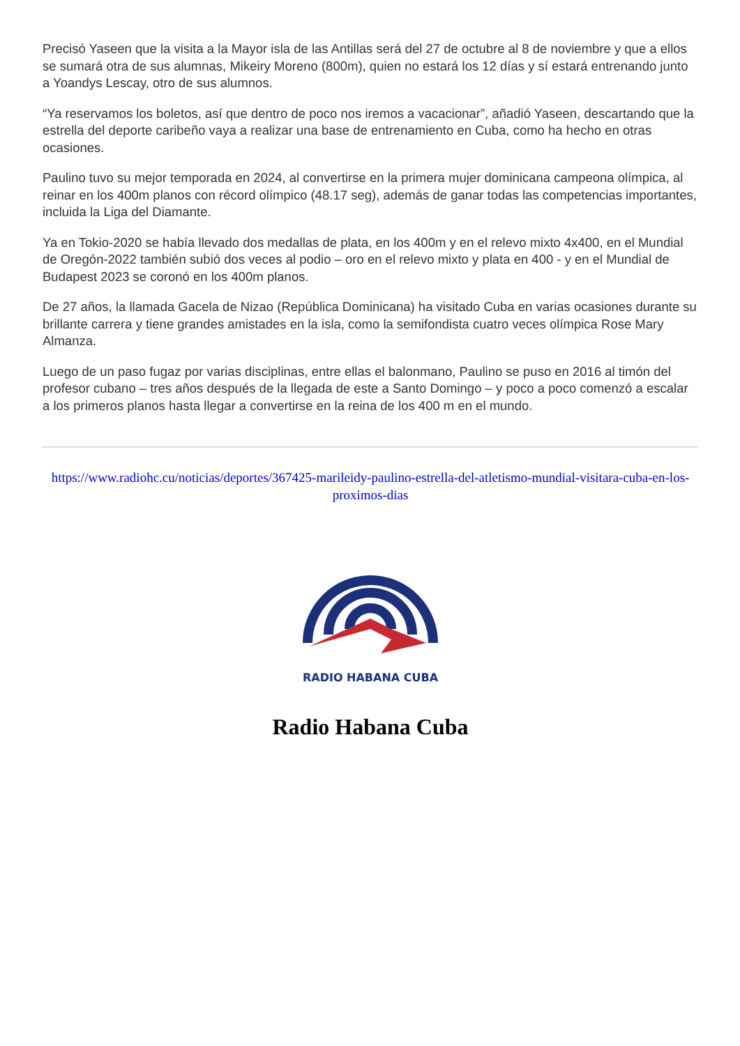Precisó Yaseen que la visita a la Mayor isla de las Antillas será del 27 de octubre al 8 de noviembre y que a ellos se sumará otra de sus alumnas, Mikeiry Moreno (800m), quien no estará los 12 días y sí estará entrenando junto a Yoandys Lescay, otro de sus alumnos.
“Ya reservamos los boletos, así que dentro de poco nos iremos a vacacionar”, añadió Yaseen, descartando que la estrella del deporte caribeño vaya a realizar una base de entrenamiento en Cuba, como ha hecho en otras ocasiones.
Paulino tuvo su mejor temporada en 2024, al convertirse en la primera mujer dominicana campeona olímpica, al reinar en los 400m planos con récord olímpico (48.17 seg), además de ganar todas las competencias importantes, incluida la Liga del Diamante.
Ya en Tokio-2020 se había llevado dos medallas de plata, en los 400m y en el relevo mixto 4x400, en el Mundial de Oregón-2022 también subió dos veces al podio – oro en el relevo mixto y plata en 400 - y en el Mundial de Budapest 2023 se coronó en los 400m planos.
De 27 años, la llamada Gacela de Nizao (República Dominicana) ha visitado Cuba en varias ocasiones durante su brillante carrera y tiene grandes amistades en la isla, como la semifondista cuatro veces olímpica Rose Mary Almanza.
Luego de un paso fugaz por varias disciplinas, entre ellas el balonmano, Paulino se puso en 2016 al timón del profesor cubano – tres años después de la llegada de este a Santo Domingo – y poco a poco comenzó a escalar a los primeros planos hasta llegar a convertirse en la reina de los 400 m en el mundo.
https://www.radiohc.cu/noticias/deportes/367425-marileidy-paulino-estrella-del-atletismo-mundial-visitara-cuba-en-los-proximos-dias
RADIO HABANA CUBA
Radio Habana Cuba